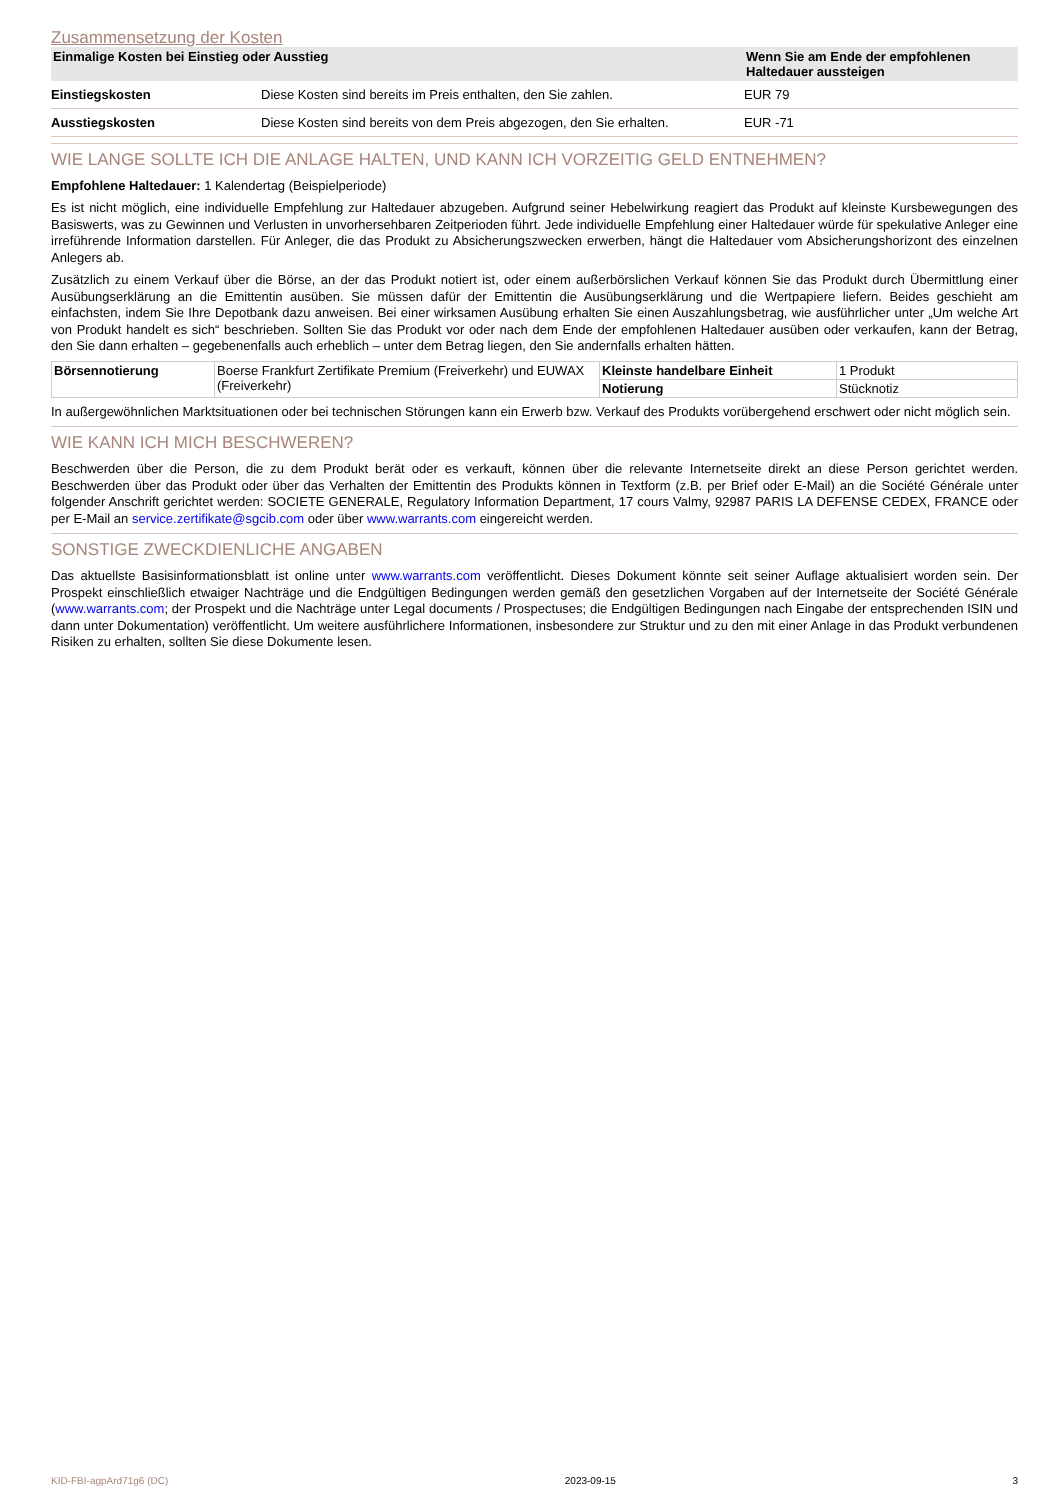Zusammensetzung der Kosten
| Einmalige Kosten bei Einstieg oder Ausstieg | | Wenn Sie am Ende der empfohlenen Haltedauer aussteigen |
| --- | --- | --- |
| Einstiegskosten | Diese Kosten sind bereits im Preis enthalten, den Sie zahlen. | EUR 79 |
| Ausstiegskosten | Diese Kosten sind bereits von dem Preis abgezogen, den Sie erhalten. | EUR -71 |
WIE LANGE SOLLTE ICH DIE ANLAGE HALTEN, UND KANN ICH VORZEITIG GELD ENTNEHMEN?
Empfohlene Haltedauer: 1 Kalendertag (Beispielperiode)
Es ist nicht möglich, eine individuelle Empfehlung zur Haltedauer abzugeben. Aufgrund seiner Hebelwirkung reagiert das Produkt auf kleinste Kursbewegungen des Basiswerts, was zu Gewinnen und Verlusten in unvorhersehbaren Zeitperioden führt. Jede individuelle Empfehlung einer Haltedauer würde für spekulative Anleger eine irreführende Information darstellen. Für Anleger, die das Produkt zu Absicherungszwecken erwerben, hängt die Haltedauer vom Absicherungshorizont des einzelnen Anlegers ab.
Zusätzlich zu einem Verkauf über die Börse, an der das Produkt notiert ist, oder einem außerbörslichen Verkauf können Sie das Produkt durch Übermittlung einer Ausübungserklärung an die Emittentin ausüben. Sie müssen dafür der Emittentin die Ausübungserklärung und die Wertpapiere liefern. Beides geschieht am einfachsten, indem Sie Ihre Depotbank dazu anweisen. Bei einer wirksamen Ausübung erhalten Sie einen Auszahlungsbetrag, wie ausführlicher unter „Um welche Art von Produkt handelt es sich“ beschrieben. Sollten Sie das Produkt vor oder nach dem Ende der empfohlenen Haltedauer ausüben oder verkaufen, kann der Betrag, den Sie dann erhalten – gegebenenfalls auch erheblich – unter dem Betrag liegen, den Sie andernfalls erhalten hätten.
| Börsennotierung | Boerse Frankfurt Zertifikate Premium (Freiverkehr) und EUWAX (Freiverkehr) | Kleinste handelbare Einheit | 1 Produkt |
| | | Notierung | Stücknotiz |
In außergewöhnlichen Marktsituationen oder bei technischen Störungen kann ein Erwerb bzw. Verkauf des Produkts vorübergehend erschwert oder nicht möglich sein.
WIE KANN ICH MICH BESCHWEREN?
Beschwerden über die Person, die zu dem Produkt berät oder es verkauft, können über die relevante Internetseite direkt an diese Person gerichtet werden. Beschwerden über das Produkt oder über das Verhalten der Emittentin des Produkts können in Textform (z.B. per Brief oder E-Mail) an die Société Générale unter folgender Anschrift gerichtet werden: SOCIETE GENERALE, Regulatory Information Department, 17 cours Valmy, 92987 PARIS LA DEFENSE CEDEX, FRANCE oder per E-Mail an service.zertifikate@sgcib.com oder über www.warrants.com eingereicht werden.
SONSTIGE ZWECKDIENLICHE ANGABEN
Das aktuellste Basisinformationsblatt ist online unter www.warrants.com veröffentlicht. Dieses Dokument könnte seit seiner Auflage aktualisiert worden sein. Der Prospekt einschließlich etwaiger Nachträge und die Endgültigen Bedingungen werden gemäß den gesetzlichen Vorgaben auf der Internetseite der Société Générale (www.warrants.com; der Prospekt und die Nachträge unter Legal documents / Prospectuses; die Endgültigen Bedingungen nach Eingabe der entsprechenden ISIN und dann unter Dokumentation) veröffentlicht. Um weitere ausführlichere Informationen, insbesondere zur Struktur und zu den mit einer Anlage in das Produkt verbundenen Risiken zu erhalten, sollten Sie diese Dokumente lesen.
KID-FBI-agpArd71g6 (DC) 2023-09-15 3